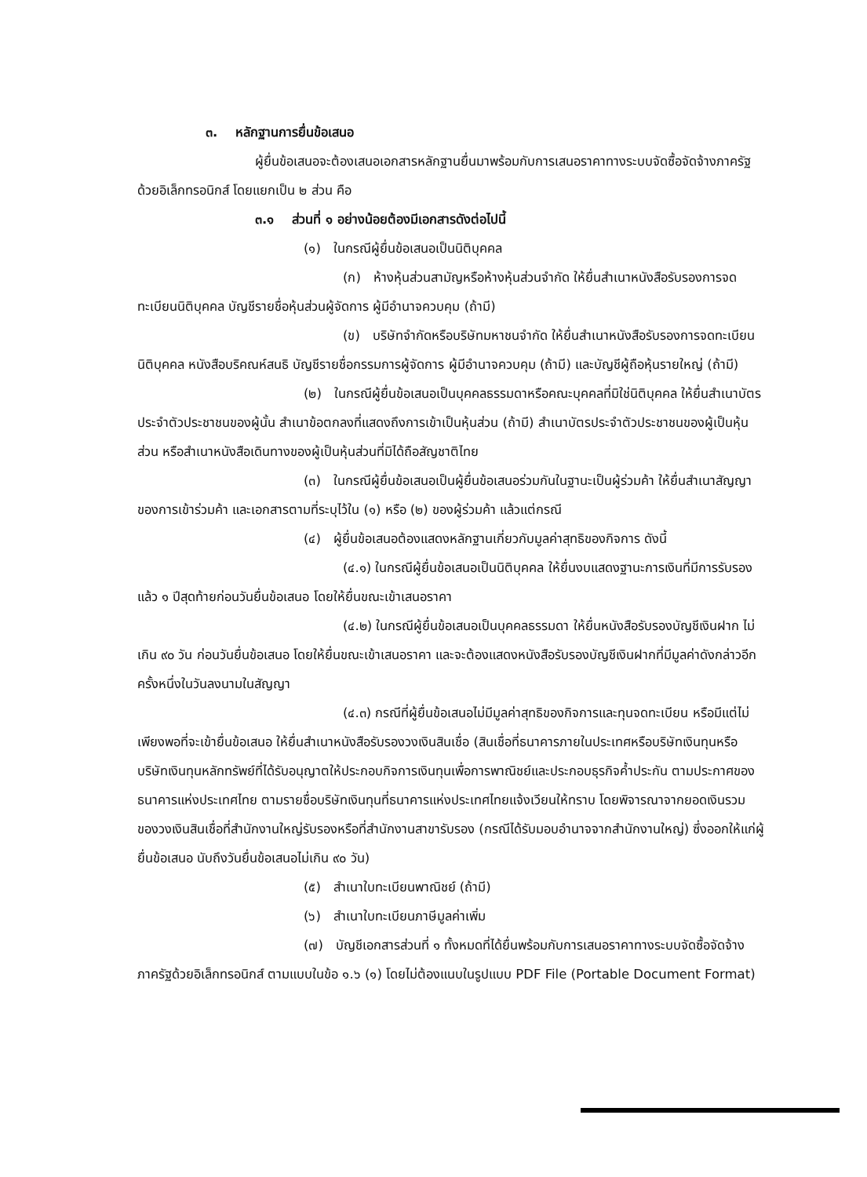๓. หลักฐานการยื่นข้อเสนอ
ผู้ยื่นข้อเสนอจะต้องเสนอเอกสารหลักฐานยื่นมาพร้อมกับการเสนอราคาทางระบบจัดซื้อจัดจ้างภาครัฐด้วยอิเล็กทรอนิกส์ โดยแยกเป็น ๒ ส่วน คือ
๓.๑ ส่วนที่ ๑ อย่างน้อยต้องมีเอกสารดังต่อไปนี้
(๑) ในกรณีผู้ยื่นข้อเสนอเป็นนิติบุคคล
(ก) ห้างหุ้นส่วนสามัญหรือห้างหุ้นส่วนจำกัด ให้ยื่นสำเนาหนังสือรับรองการจดทะเบียนนิติบุคคล บัญชีรายชื่อหุ้นส่วนผู้จัดการ ผู้มีอำนาจควบคุม (ถ้ามี)
(ข) บริษัทจำกัดหรือบริษัทมหาชนจำกัด ให้ยื่นสำเนาหนังสือรับรองการจดทะเบียน นิติบุคคล หนังสือบริคณห์สนธิ บัญชีรายชื่อกรรมการผู้จัดการ ผู้มีอำนาจควบคุม (ถ้ามี) และบัญชีผู้ถือหุ้นรายใหญ่ (ถ้ามี)
(๒) ในกรณีผู้ยื่นข้อเสนอเป็นบุคคลธรรมดาหรือคณะบุคคลที่มิใช่นิติบุคคล ให้ยื่นสำเนาบัตรประจำตัวประชาชนของผู้นั้น สำเนาข้อตกลงที่แสดงถึงการเข้าเป็นหุ้นส่วน (ถ้ามี) สำเนาบัตรประจำตัวประชาชนของผู้เป็นหุ้นส่วน หรือสำเนาหนังสือเดินทางของผู้เป็นหุ้นส่วนที่มิได้ถือสัญชาติไทย
(๓) ในกรณีผู้ยื่นข้อเสนอเป็นผู้ยื่นข้อเสนอร่วมกันในฐานะเป็นผู้ร่วมค้า ให้ยื่นสำเนาสัญญาของการเข้าร่วมค้า และเอกสารตามที่ระบุไว้ใน (๑) หรือ (๒) ของผู้ร่วมค้า แล้วแต่กรณี
(๔) ผู้ยื่นข้อเสนอต้องแสดงหลักฐานเกี่ยวกับมูลค่าสุทธิของกิจการ ดังนี้
(๔.๑) ในกรณีผู้ยื่นข้อเสนอเป็นนิติบุคคล ให้ยื่นงบแสดงฐานะการเงินที่มีการรับรองแล้ว ๑ ปีสุดท้ายก่อนวันยื่นข้อเสนอ โดยให้ยื่นขณะเข้าเสนอราคา
(๔.๒) ในกรณีผู้ยื่นข้อเสนอเป็นบุคคลธรรมดา ให้ยื่นหนังสือรับรองบัญชีเงินฝาก ไม่เกิน ๙๐ วัน ก่อนวันยื่นข้อเสนอ โดยให้ยื่นขณะเข้าเสนอราคา และจะต้องแสดงหนังสือรับรองบัญชีเงินฝากที่มีมูลค่าดังกล่าวอีกครั้งหนึ่งในวันลงนามในสัญญา
(๔.๓) กรณีที่ผู้ยื่นข้อเสนอไม่มีมูลค่าสุทธิของกิจการและทุนจดทะเบียน หรือมีแต่ไม่เพียงพอที่จะเข้ายื่นข้อเสนอ ให้ยื่นสำเนาหนังสือรับรองวงเงินสินเชื่อ (สินเชื่อที่ธนาคารภายในประเทศหรือบริษัทเงินทุนหรือบริษัทเงินทุนหลักทรัพย์ที่ได้รับอนุญาตให้ประกอบกิจการเงินทุนเพื่อการพาณิชย์และประกอบธุรกิจค้ำประกัน ตามประกาศของธนาคารแห่งประเทศไทย ตามรายชื่อบริษัทเงินทุนที่ธนาคารแห่งประเทศไทยแจ้งเวียนให้ทราบ โดยพิจารณาจากยอดเงินรวมของวงเงินสินเชื่อที่สำนักงานใหญ่รับรองหรือที่สำนักงานสาขารับรอง (กรณีได้รับมอบอำนาจจากสำนักงานใหญ่) ซึ่งออกให้แก่ผู้ยื่นข้อเสนอ นับถึงวันยื่นข้อเสนอไม่เกิน ๙๐ วัน)
(๕) สำเนาใบทะเบียนพาณิชย์ (ถ้ามี)
(๖) สำเนาใบทะเบียนภาษีมูลค่าเพิ่ม
(๗) บัญชีเอกสารส่วนที่ ๑ ทั้งหมดที่ได้ยื่นพร้อมกับการเสนอราคาทางระบบจัดซื้อจัดจ้างภาครัฐด้วยอิเล็กทรอนิกส์ ตามแบบในข้อ ๑.๖ (๑) โดยไม่ต้องแนบในรูปแบบ PDF File (Portable Document Format)